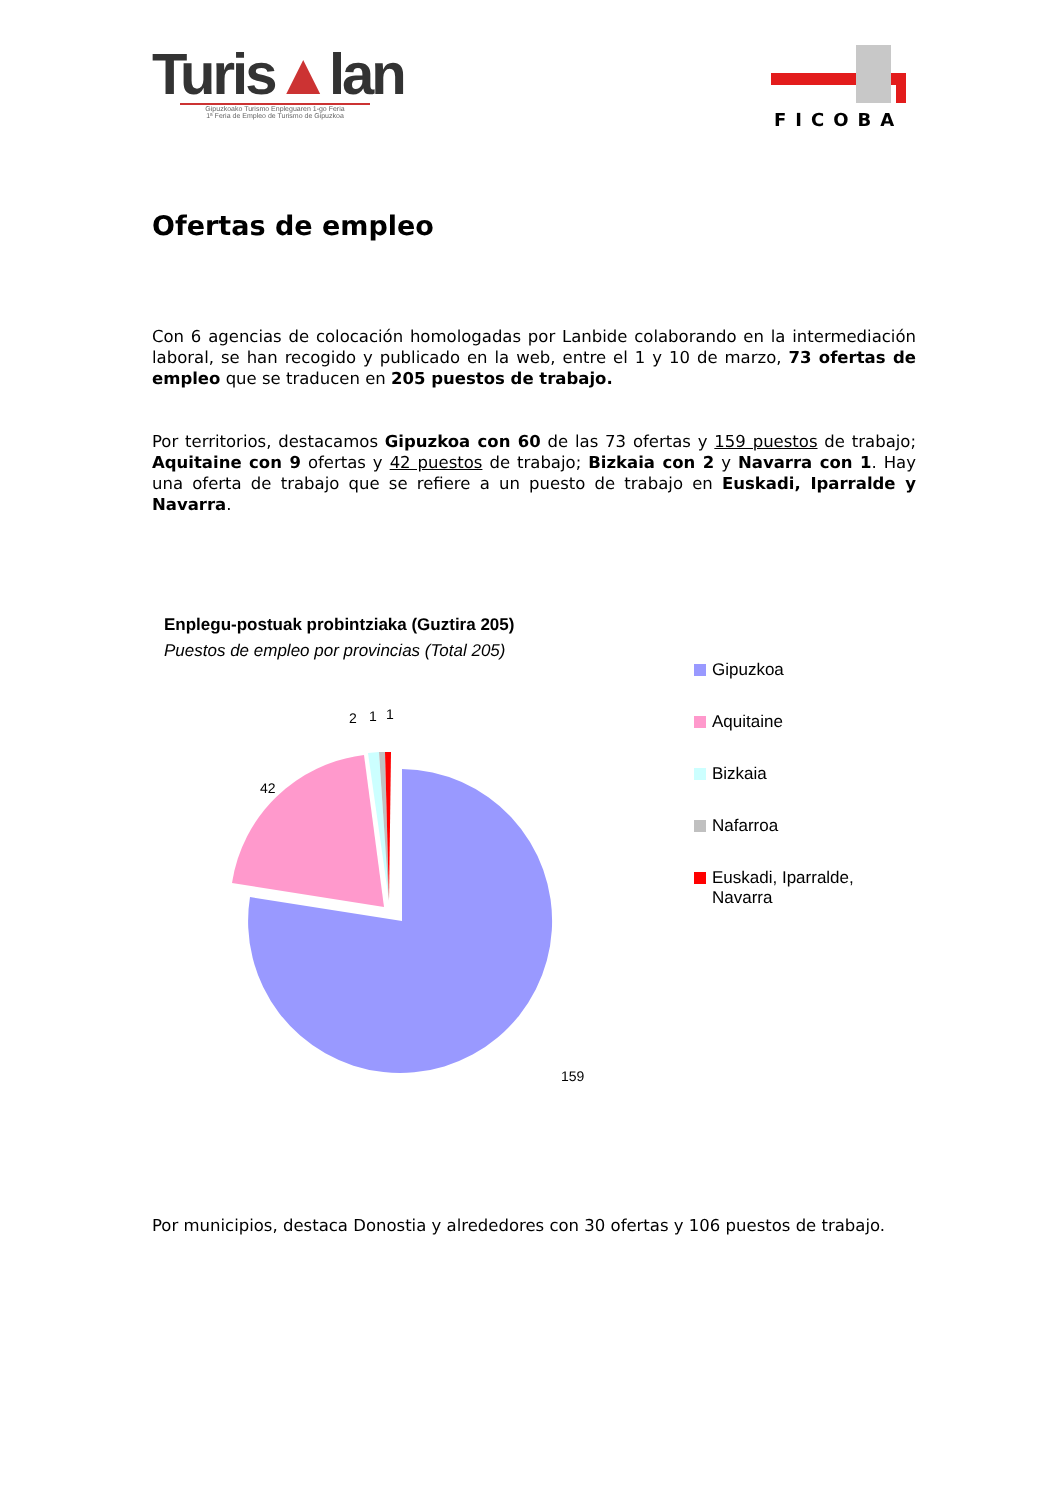Turis▲lan
Gipuzkoako Turismo Enpleguaren 1-go Feria
1ª Feria de Empleo de Turismo de Gipuzkoa
FICOBA
Ofertas de empleo
Con 6 agencias de colocación homologadas por Lanbide colaborando en la intermediación laboral, se han recogido y publicado en la web, entre el 1 y 10 de marzo, 73 ofertas de empleo que se traducen en 205 puestos de trabajo.
Por territorios, destacamos Gipuzkoa con 60 de las 73 ofertas y 159 puestos de trabajo; Aquitaine con 9 ofertas y 42 puestos de trabajo; Bizkaia con 2 y Navarra con 1. Hay una oferta de trabajo que se refiere a un puesto de trabajo en Euskadi, Iparralde y Navarra.
Enplegu-postuak probintziaka (Guztira 205)
Puestos de empleo por provincias (Total 205)
42
2
1
1
159
Gipuzkoa
Aquitaine
Bizkaia
Nafarroa
Euskadi, Iparralde,
Navarra
Por municipios, destaca Donostia y alrededores con 30 ofertas y 106 puestos de trabajo.